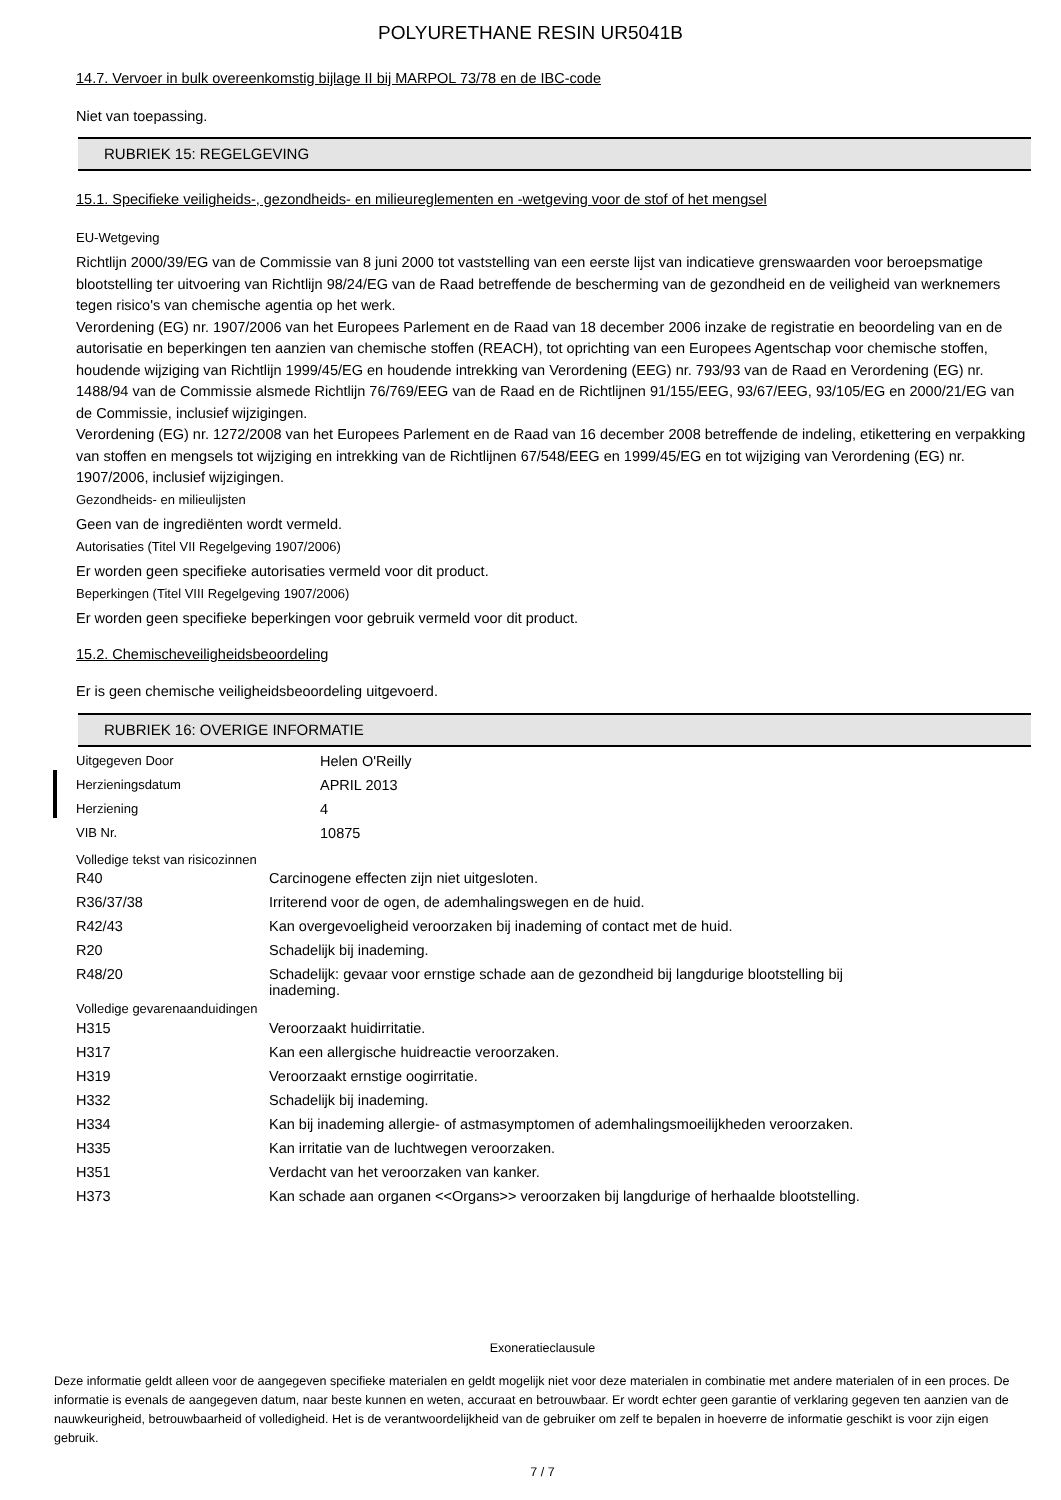POLYURETHANE RESIN UR5041B
14.7. Vervoer in bulk overeenkomstig bijlage II bij MARPOL 73/78 en de IBC-code
Niet van toepassing.
RUBRIEK 15: REGELGEVING
15.1. Specifieke veiligheids-, gezondheids- en milieureglementen en -wetgeving voor de stof of het mengsel
EU-Wetgeving
Richtlijn 2000/39/EG van de Commissie van 8 juni 2000 tot vaststelling van een eerste lijst van indicatieve grenswaarden voor beroepsmatige blootstelling ter uitvoering van Richtlijn 98/24/EG van de Raad betreffende de bescherming van de gezondheid en de veiligheid van werknemers tegen risico's van chemische agentia op het werk.
Verordening (EG) nr. 1907/2006 van het Europees Parlement en de Raad van 18 december 2006 inzake de registratie en beoordeling van en de autorisatie en beperkingen ten aanzien van chemische stoffen (REACH), tot oprichting van een Europees Agentschap voor chemische stoffen, houdende wijziging van Richtlijn 1999/45/EG en houdende intrekking van Verordening (EEG) nr. 793/93 van de Raad en Verordening (EG) nr. 1488/94 van de Commissie alsmede Richtlijn 76/769/EEG van de Raad en de Richtlijnen 91/155/EEG, 93/67/EEG, 93/105/EG en 2000/21/EG van de Commissie, inclusief wijzigingen.
Verordening (EG) nr. 1272/2008 van het Europees Parlement en de Raad van 16 december 2008 betreffende de indeling, etikettering en verpakking van stoffen en mengsels tot wijziging en intrekking van de Richtlijnen 67/548/EEG en 1999/45/EG en tot wijziging van Verordening (EG) nr. 1907/2006, inclusief wijzigingen.
Gezondheids- en milieulijsten
Geen van de ingrediënten wordt vermeld.
Autorisaties (Titel VII Regelgeving 1907/2006)
Er worden geen specifieke autorisaties vermeld voor dit product.
Beperkingen (Titel VIII Regelgeving 1907/2006)
Er worden geen specifieke beperkingen voor gebruik vermeld voor dit product.
15.2. Chemischeveiligheidsbeoordeling
Er is geen chemische veiligheidsbeoordeling uitgevoerd.
RUBRIEK 16: OVERIGE INFORMATIE
| Uitgegeven Door | Helen O'Reilly |
| Herzieningsdatum | APRIL 2013 |
| Herziening | 4 |
| VIB Nr. | 10875 |
Volledige tekst van risicozinnen
| R40 | Carcinogene effecten zijn niet uitgesloten. |
| R36/37/38 | Irriterend voor de ogen, de ademhalingswegen en de huid. |
| R42/43 | Kan overgevoeligheid veroorzaken bij inademing of contact met de huid. |
| R20 | Schadelijk bij inademing. |
| R48/20 | Schadelijk: gevaar voor ernstige schade aan de gezondheid bij langdurige blootstelling bij inademing. |
Volledige gevarenaanduidingen
| H315 | Veroorzaakt huidirritatie. |
| H317 | Kan een allergische huidreactie veroorzaken. |
| H319 | Veroorzaakt ernstige oogirritatie. |
| H332 | Schadelijk bij inademing. |
| H334 | Kan bij inademing allergie- of astmasymptomen of ademhalingsmoeilijkheden veroorzaken. |
| H335 | Kan irritatie van de luchtwegen veroorzaken. |
| H351 | Verdacht van het veroorzaken van kanker. |
| H373 | Kan schade aan organen <<Organs>> veroorzaken bij langdurige of herhaalde blootstelling. |
Exoneratieclausule
Deze informatie geldt alleen voor de aangegeven specifieke materialen en geldt mogelijk niet voor deze materialen in combinatie met andere materialen of in een proces. De informatie is evenals de aangegeven datum, naar beste kunnen en weten, accuraat en betrouwbaar. Er wordt echter geen garantie of verklaring gegeven ten aanzien van de nauwkeurigheid, betrouwbaarheid of volledigheid. Het is de verantwoordelijkheid van de gebruiker om zelf te bepalen in hoeverre de informatie geschikt is voor zijn eigen gebruik.
7 / 7